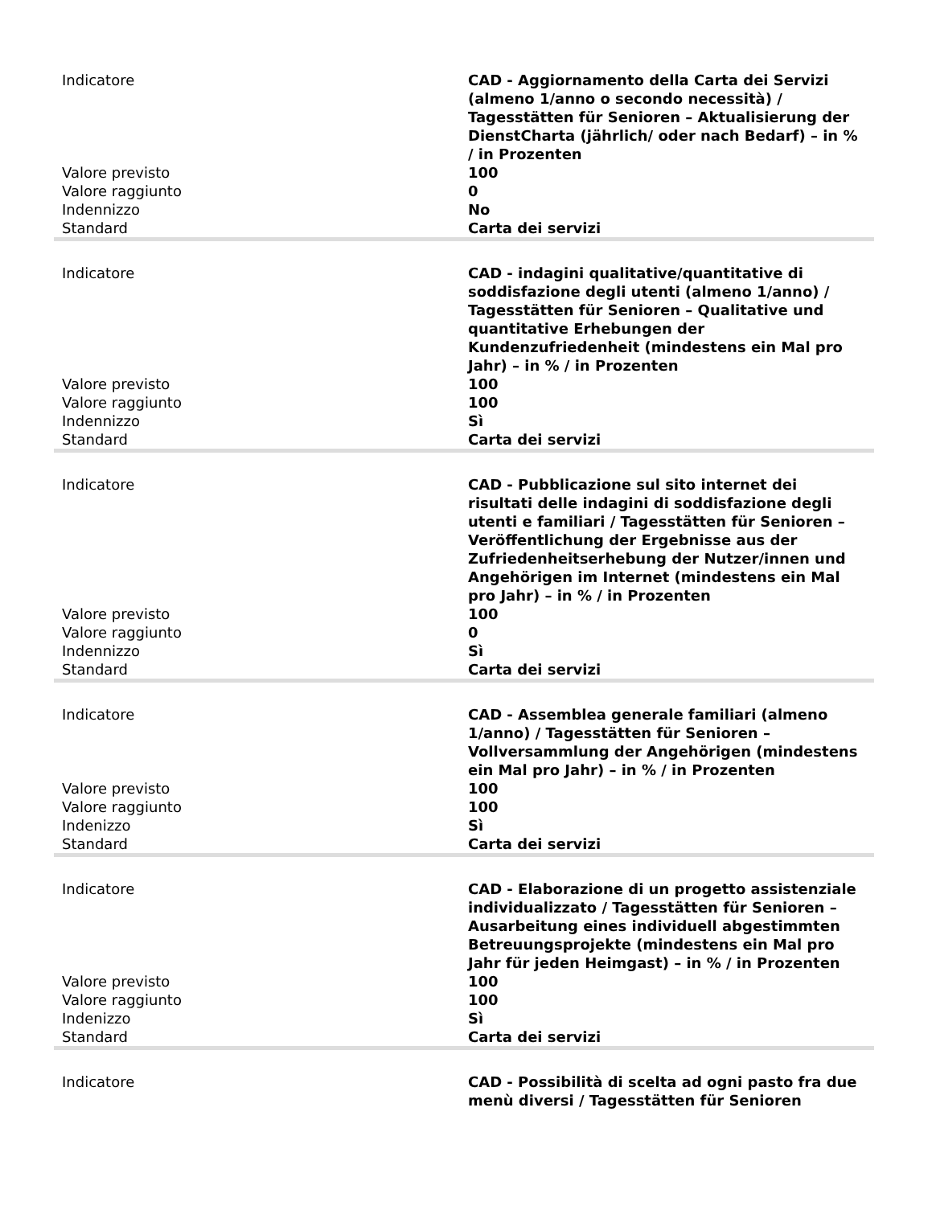| Indicatore | CAD - Aggiornamento della Carta dei Servizi (almeno 1/anno o secondo necessità) / Tagesstätten für Senioren – Aktualisierung der DienstCharta (jährlich/ oder nach Bedarf) – in % / in Prozenten |
| Valore previsto | 100 |
| Valore raggiunto | 0 |
| Indennizzo | No |
| Standard | Carta dei servizi |
| Indicatore | CAD - indagini qualitative/quantitative di soddisfazione degli utenti (almeno 1/anno) / Tagesstätten für Senioren – Qualitative und quantitative Erhebungen der Kundenzufriedenheit (mindestens ein Mal pro Jahr) – in % / in Prozenten |
| Valore previsto | 100 |
| Valore raggiunto | 100 |
| Indennizzo | Sì |
| Standard | Carta dei servizi |
| Indicatore | CAD - Pubblicazione sul sito internet dei risultati delle indagini di soddisfazione degli utenti e familiari / Tagesstätten für Senioren – Veröffentlichung der Ergebnisse aus der Zufriedenheitserhebung der Nutzer/innen und Angehörigen im Internet (mindestens ein Mal pro Jahr) – in % / in Prozenten |
| Valore previsto | 100 |
| Valore raggiunto | 0 |
| Indennizzo | Sì |
| Standard | Carta dei servizi |
| Indicatore | CAD - Assemblea generale familiari (almeno 1/anno) / Tagesstätten für Senioren – Vollversammlung der Angehörigen (mindestens ein Mal pro Jahr) – in % / in Prozenten |
| Valore previsto | 100 |
| Valore raggiunto | 100 |
| Indenizzo | Sì |
| Standard | Carta dei servizi |
| Indicatore | CAD - Elaborazione di un progetto assistenziale individualizzato / Tagesstätten für Senioren – Ausarbeitung eines individuell abgestimmten Betreuungsprojekte (mindestens ein Mal pro Jahr für jeden Heimgast) – in % / in Prozenten |
| Valore previsto | 100 |
| Valore raggiunto | 100 |
| Indenizzo | Sì |
| Standard | Carta dei servizi |
| Indicatore | CAD - Possibilità di scelta ad ogni pasto fra due menù diversi / Tagesstätten für Senioren |